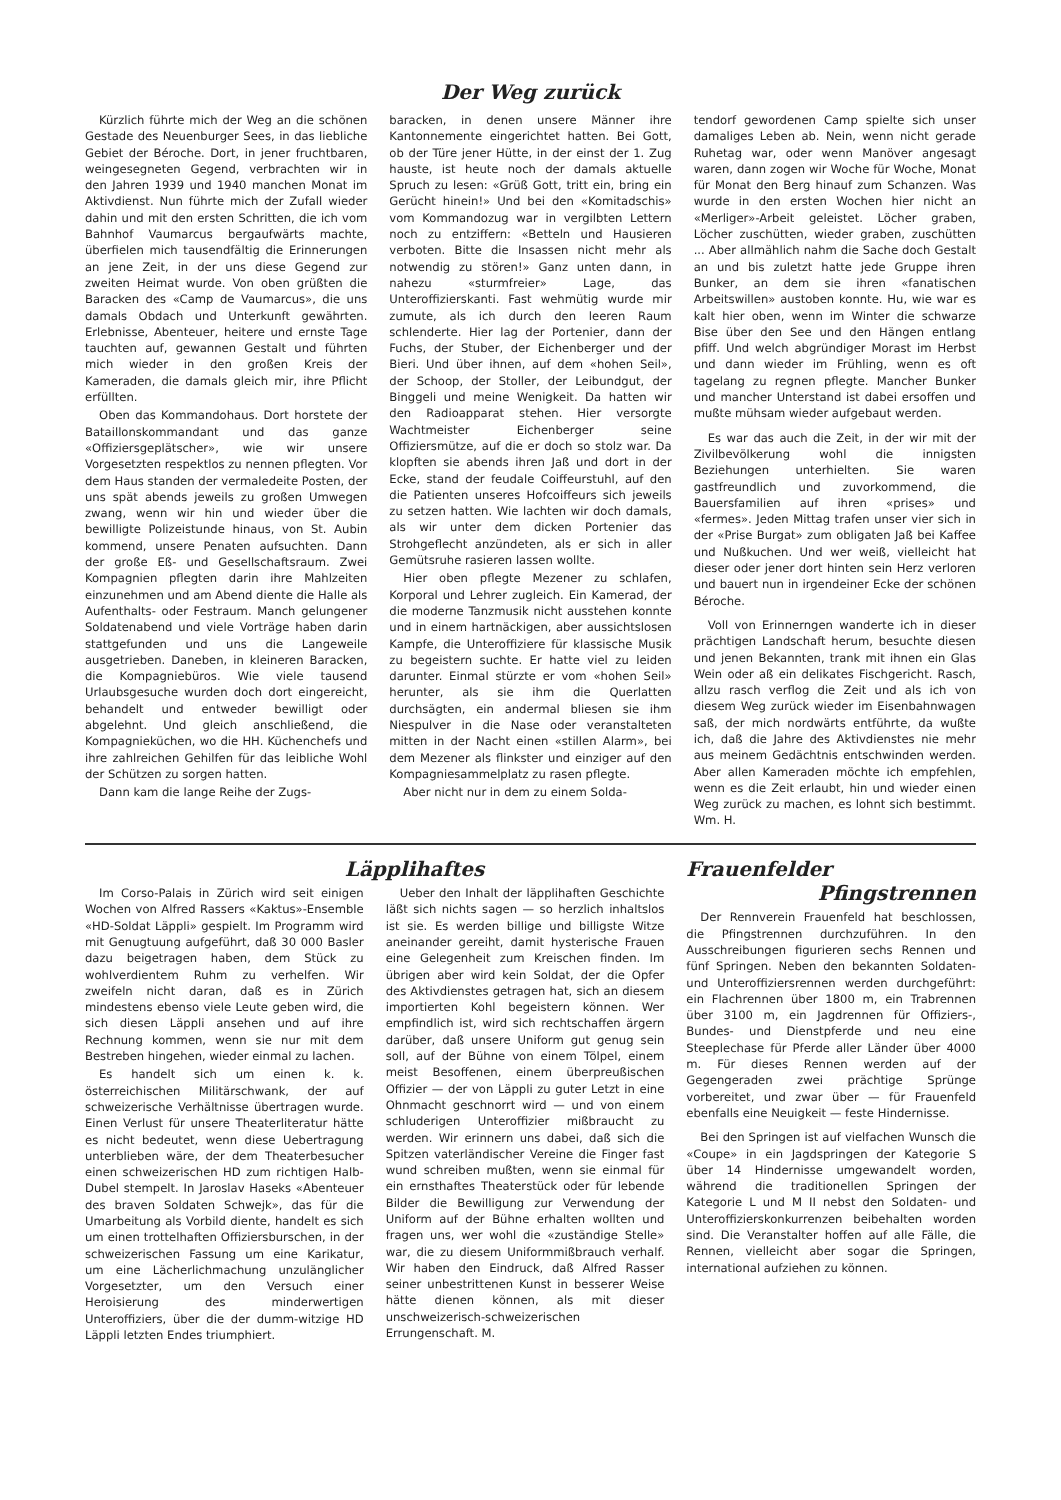Der Weg zurück
Kürzlich führte mich der Weg an die schönen Gestade des Neuenburger Sees, in das liebliche Gebiet der Béroche. Dort, in jener fruchtbaren, weingesegneten Gegend, verbrachten wir in den Jahren 1939 und 1940 manchen Monat im Aktivdienst. Nun führte mich der Zufall wieder dahin und mit den ersten Schritten, die ich vom Bahnhof Vaumarcus bergaufwärts machte, überfielen mich tausendfältig die Erinnerungen an jene Zeit, in der uns diese Gegend zur zweiten Heimat wurde. Von oben grüßten die Baracken des «Camp de Vaumarcus», die uns damals Obdach und Unterkunft gewährten. Erlebnisse, Abenteuer, heitere und ernste Tage tauchten auf, gewannen Gestalt und führten mich wieder in den großen Kreis der Kameraden, die damals gleich mir, ihre Pflicht erfüllten.
Oben das Kommandohaus. Dort horstete der Bataillonskommandant und das ganze «Offiziersgeplätscher», wie wir unsere Vorgesetzten respektlos zu nennen pflegten. Vor dem Haus standen der vermaledeite Posten, der uns spät abends jeweils zu großen Umwegen zwang, wenn wir hin und wieder über die bewilligte Polizeistunde hinaus, von St. Aubin kommend, unsere Penaten aufsuchten. Dann der große Eß- und Gesellschaftsraum. Zwei Kompagnien pflegten darin ihre Mahlzeiten einzunehmen und am Abend diente die Halle als Aufenthalts- oder Festraum. Manch gelungener Soldatenabend und viele Vorträge haben darin stattgefunden und uns die Langeweile ausgetrieben. Daneben, in kleineren Baracken, die Kompagniebüros. Wie viele tausend Urlaubsgesuche wurden doch dort eingereicht, behandelt und entweder bewilligt oder abgelehnt. Und gleich anschließend, die Kompagnieküchen, wo die HH. Küchenchefs und ihre zahlreichen Gehilfen für das leibliche Wohl der Schützen zu sorgen hatten.
Dann kam die lange Reihe der Zugs-
baracken, in denen unsere Männer ihre Kantonnemente eingerichtet hatten. Bei Gott, ob der Türe jener Hütte, in der einst der 1. Zug hauste, ist heute noch der damals aktuelle Spruch zu lesen: «Grüß Gott, tritt ein, bring ein Gerücht hinein!» Und bei den «Komitadschis» vom Kommandozug war in vergilbten Lettern noch zu entziffern: «Betteln und Hausieren verboten. Bitte die Insassen nicht mehr als notwendig zu stören!» Ganz unten dann, in nahezu «sturmfreier» Lage, das Unteroffizierskanti. Fast wehmütig wurde mir zumute, als ich durch den leeren Raum schlenderte. Hier lag der Portenier, dann der Fuchs, der Stuber, der Eichenberger und der Bieri. Und über ihnen, auf dem «hohen Seil», der Schoop, der Stoller, der Leibundgut, der Binggeli und meine Wenigkeit. Da hatten wir den Radioapparat stehen. Hier versorgte Wachtmeister Eichenberger seine Offiziersmütze, auf die er doch so stolz war. Da klopften sie abends ihren Jaß und dort in der Ecke, stand der feudale Coiffeurstuhl, auf den die Patienten unseres Hofcoiffeurs sich jeweils zu setzen hatten. Wie lachten wir doch damals, als wir unter dem dicken Portenier das Strohgeflecht anzündeten, als er sich in aller Gemütsruhe rasieren lassen wollte.
Hier oben pflegte Mezener zu schlafen, Korporal und Lehrer zugleich. Ein Kamerad, der die moderne Tanzmusik nicht ausstehen konnte und in einem hartnäckigen, aber aussichtslosen Kampfe, die Unteroffiziere für klassische Musik zu begeistern suchte. Er hatte viel zu leiden darunter. Einmal stürzte er vom «hohen Seil» herunter, als sie ihm die Querlatten durchsägten, ein andermal bliesen sie ihm Niespulver in die Nase oder veranstalteten mitten in der Nacht einen «stillen Alarm», bei dem Mezener als flinkster und einziger auf den Kompagniesammelplatz zu rasen pflegte.
Aber nicht nur in dem zu einem Solda-
tendorf gewordenen Camp spielte sich unser damaliges Leben ab. Nein, wenn nicht gerade Ruhetag war, oder wenn Manöver angesagt waren, dann zogen wir Woche für Woche, Monat für Monat den Berg hinauf zum Schanzen. Was wurde in den ersten Wochen hier nicht an «Merliger»-Arbeit geleistet. Löcher graben, Löcher zuschütten, wieder graben, zuschütten ... Aber allmählich nahm die Sache doch Gestalt an und bis zuletzt hatte jede Gruppe ihren Bunker, an dem sie ihren «fanatischen Arbeitswillen» austoben konnte. Hu, wie war es kalt hier oben, wenn im Winter die schwarze Bise über den See und den Hängen entlang pfiff. Und welch abgründiger Morast im Herbst und dann wieder im Frühling, wenn es oft tagelang zu regnen pflegte. Mancher Bunker und mancher Unterstand ist dabei ersoffen und mußte mühsam wieder aufgebaut werden.
Es war das auch die Zeit, in der wir mit der Zivilbevölkerung wohl die innigsten Beziehungen unterhielten. Sie waren gastfreundlich und zuvorkommend, die Bauersfamilien auf ihren «prises» und «fermes». Jeden Mittag trafen unser vier sich in der «Prise Burgat» zum obligaten Jaß bei Kaffee und Nußkuchen. Und wer weiß, vielleicht hat dieser oder jener dort hinten sein Herz verloren und bauert nun in irgendeiner Ecke der schönen Béroche.
Voll von Erinnerngen wanderte ich in dieser prächtigen Landschaft herum, besuchte diesen und jenen Bekannten, trank mit ihnen ein Glas Wein oder aß ein delikates Fischgericht. Rasch, allzu rasch verflog die Zeit und als ich von diesem Weg zurück wieder im Eisenbahnwagen saß, der mich nordwärts entführte, da wußte ich, daß die Jahre des Aktivdienstes nie mehr aus meinem Gedächtnis entschwinden werden. Aber allen Kameraden möchte ich empfehlen, wenn es die Zeit erlaubt, hin und wieder einen Weg zurück zu machen, es lohnt sich bestimmt. Wm. H.
Läpplihaftes
Im Corso-Palais in Zürich wird seit einigen Wochen von Alfred Rassers «Kaktus»-Ensemble «HD-Soldat Läppli» gespielt. Im Programm wird mit Genugtuung aufgeführt, daß 30 000 Basler dazu beigetragen haben, dem Stück zu wohlverdientem Ruhm zu verhelfen. Wir zweifeln nicht daran, daß es in Zürich mindestens ebenso viele Leute geben wird, die sich diesen Läppli ansehen und auf ihre Rechnung kommen, wenn sie nur mit dem Bestreben hingehen, wieder einmal zu lachen.
Es handelt sich um einen k. k. österreichischen Militärschwank, der auf schweizerische Verhältnisse übertragen wurde. Einen Verlust für unsere Theaterliteratur hätte es nicht bedeutet, wenn diese Uebertragung unterblieben wäre, der dem Theaterbesucher einen schweizerischen HD zum richtigen Halb-Dubel stempelt. In Jaroslav Haseks «Abenteuer des braven Soldaten Schwejk», das für die Umarbeitung als Vorbild diente, handelt es sich um einen trottelhaften Offiziersburschen, in der schweizerischen Fassung um eine Karikatur, um eine Lächerlichmachung unzulänglicher Vorgesetzter, um den Versuch einer Heroisierung des minderwertigen Unteroffiziers, über die der dumm-witzige HD Läppli letzten Endes triumphiert.
Ueber den Inhalt der läpplihaften Geschichte läßt sich nichts sagen — so herzlich inhaltslos ist sie. Es werden billige und billigste Witze aneinander gereiht, damit hysterische Frauen eine Gelegenheit zum Kreischen finden. Im übrigen aber wird kein Soldat, der die Opfer des Aktivdienstes getragen hat, sich an diesem importierten Kohl begeistern können. Wer empfindlich ist, wird sich rechtschaffen ärgern darüber, daß unsere Uniform gut genug sein soll, auf der Bühne von einem Tölpel, einem meist Besoffenen, einem überpreußischen Offizier — der von Läppli zu guter Letzt in eine Ohnmacht geschnorrt wird — und von einem schluderigen Unteroffizier mißbraucht zu werden. Wir erinnern uns dabei, daß sich die Spitzen vaterländischer Vereine die Finger fast wund schreiben mußten, wenn sie einmal für ein ernsthaftes Theaterstück oder für lebende Bilder die Bewilligung zur Verwendung der Uniform auf der Bühne erhalten wollten und fragen uns, wer wohl die «zuständige Stelle» war, die zu diesem Uniformmißbrauch verhalf. Wir haben den Eindruck, daß Alfred Rasser seiner unbestrittenen Kunst in besserer Weise hätte dienen können, als mit dieser unschweizerisch-schweizerischen Errungenschaft. M.
Frauenfelder
Pfingstrennen
Der Rennverein Frauenfeld hat beschlossen, die Pfingstrennen durchzuführen. In den Ausschreibungen figurieren sechs Rennen und fünf Springen. Neben den bekannten Soldaten- und Unteroffiziersrennen werden durchgeführt: ein Flachrennen über 1800 m, ein Trabrennen über 3100 m, ein Jagdrennen für Offiziers-, Bundes- und Dienstpferde und neu eine Steeplechase für Pferde aller Länder über 4000 m. Für dieses Rennen werden auf der Gegengeraden zwei prächtige Sprünge vorbereitet, und zwar über — für Frauenfeld ebenfalls eine Neuigkeit — feste Hindernisse.
Bei den Springen ist auf vielfachen Wunsch die «Coupe» in ein Jagdspringen der Kategorie S über 14 Hindernisse umgewandelt worden, während die traditionellen Springen der Kategorie L und M II nebst den Soldaten- und Unteroffizierskonkurrenzen beibehalten worden sind. Die Veranstalter hoffen auf alle Fälle, die Rennen, vielleicht aber sogar die Springen, international aufziehen zu können.